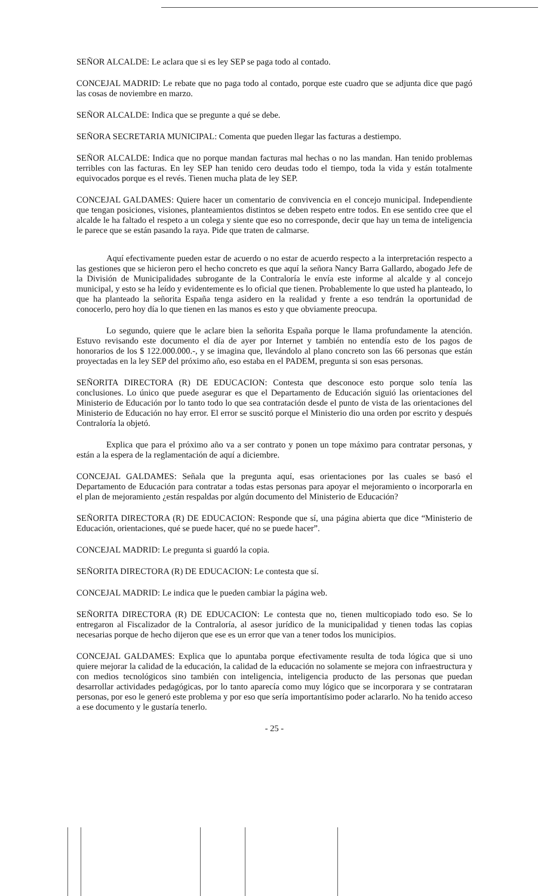SEÑOR ALCALDE: Le aclara que si es ley SEP se paga todo al contado.
CONCEJAL MADRID: Le rebate que no paga todo al contado, porque este cuadro que se adjunta dice que pagó las cosas de noviembre en marzo.
SEÑOR ALCALDE: Indica que se pregunte a qué se debe.
SEÑORA SECRETARIA MUNICIPAL: Comenta que pueden llegar las facturas a destiempo.
SEÑOR ALCALDE: Indica que no porque mandan facturas mal hechas o no las mandan. Han tenido problemas terribles con las facturas. En ley SEP han tenido cero deudas todo el tiempo, toda la vida y están totalmente equivocados porque es el revés. Tienen mucha plata de ley SEP.
CONCEJAL GALDAMES: Quiere hacer un comentario de convivencia en el concejo municipal. Independiente que tengan posiciones, visiones, planteamientos distintos se deben respeto entre todos. En ese sentido cree que el alcalde le ha faltado el respeto a un colega y siente que eso no corresponde, decir que hay un tema de inteligencia le parece que se están pasando la raya. Pide que traten de calmarse.
Aquí efectivamente pueden estar de acuerdo o no estar de acuerdo respecto a la interpretación respecto a las gestiones que se hicieron pero el hecho concreto es que aquí la señora Nancy Barra Gallardo, abogado Jefe de la División de Municipalidades subrogante de la Contraloría le envía este informe al alcalde y al concejo municipal, y esto se ha leído y evidentemente es lo oficial que tienen. Probablemente lo que usted ha planteado, lo que ha planteado la señorita España tenga asidero en la realidad y frente a eso tendrán la oportunidad de conocerlo, pero hoy día lo que tienen en las manos es esto y que obviamente preocupa.
Lo segundo, quiere que le aclare bien la señorita España porque le llama profundamente la atención. Estuvo revisando este documento el día de ayer por Internet y también no entendía esto de los pagos de honorarios de los $ 122.000.000.-, y se imagina que, llevándolo al plano concreto son las 66 personas que están proyectadas en la ley SEP del próximo año, eso estaba en el PADEM, pregunta si son esas personas.
SEÑORITA DIRECTORA (R) DE EDUCACION: Contesta que desconoce esto porque solo tenía las conclusiones. Lo único que puede asegurar es que el Departamento de Educación siguió las orientaciones del Ministerio de Educación por lo tanto todo lo que sea contratación desde el punto de vista de las orientaciones del Ministerio de Educación no hay error. El error se suscitó porque el Ministerio dio una orden por escrito y después Contraloría la objetó.
Explica que para el próximo año va a ser contrato y ponen un tope máximo para contratar personas, y están a la espera de la reglamentación de aquí a diciembre.
CONCEJAL GALDAMES: Señala que la pregunta aquí, esas orientaciones por las cuales se basó el Departamento de Educación para contratar a todas estas personas para apoyar el mejoramiento o incorporarla en el plan de mejoramiento ¿están respaldas por algún documento del Ministerio de Educación?
SEÑORITA DIRECTORA (R) DE EDUCACION: Responde que sí, una página abierta que dice “Ministerio de Educación, orientaciones, qué se puede hacer, qué no se puede hacer”.
CONCEJAL MADRID: Le pregunta si guardó la copia.
SEÑORITA DIRECTORA (R) DE EDUCACION: Le contesta que sí.
CONCEJAL MADRID: Le indica que le pueden cambiar la página web.
SEÑORITA DIRECTORA (R) DE EDUCACION: Le contesta que no, tienen multicopiado todo eso. Se lo entregaron al Fiscalizador de la Contraloría, al asesor jurídico de la municipalidad y tienen todas las copias necesarias porque de hecho dijeron que ese es un error que van a tener todos los municipios.
CONCEJAL GALDAMES: Explica que lo apuntaba porque efectivamente resulta de toda lógica que si uno quiere mejorar la calidad de la educación, la calidad de la educación no solamente se mejora con infraestructura y con medios tecnológicos sino también con inteligencia, inteligencia producto de las personas que puedan desarrollar actividades pedagógicas, por lo tanto aparecía como muy lógico que se incorporara y se contrataran personas, por eso le generó este problema y por eso que sería importantísimo poder aclararlo. No ha tenido acceso a ese documento y le gustaría tenerlo.
- 25 -